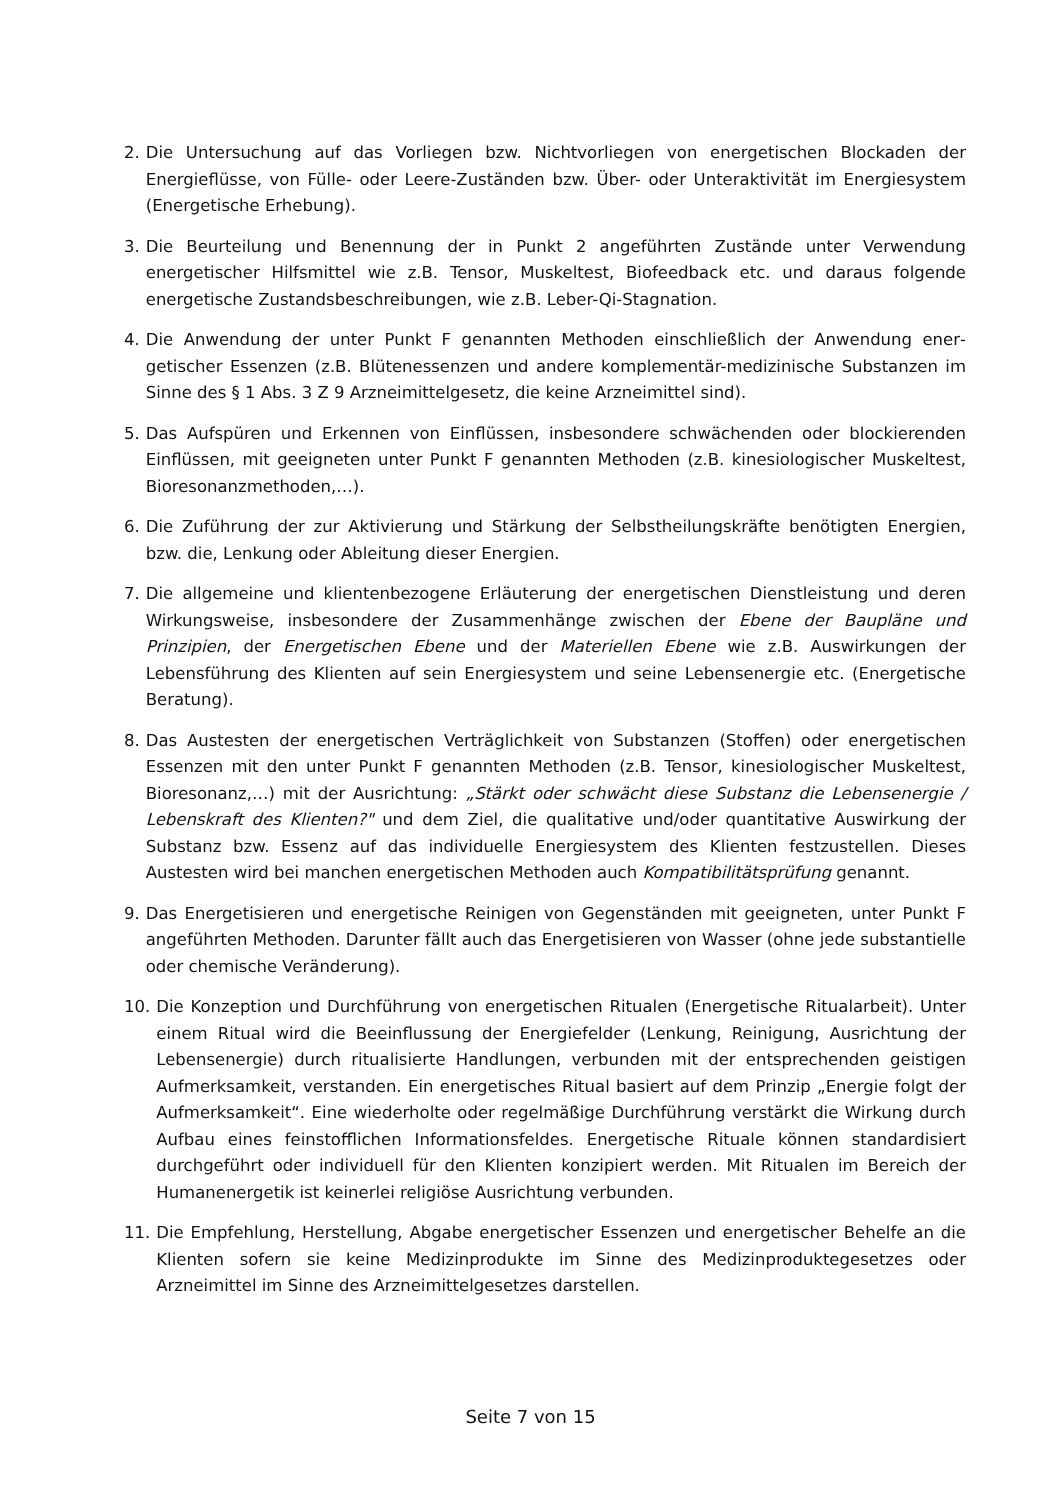2. Die Untersuchung auf das Vorliegen bzw. Nichtvorliegen von energetischen Blockaden der Energieflüsse, von Fülle- oder Leere-Zuständen bzw. Über- oder Unteraktivität im Energie­system (Energetische Erhebung).
3. Die Beurteilung und Benennung der in Punkt 2 angeführten Zustände unter Verwendung energetischer Hilfsmittel wie z.B. Tensor, Muskeltest, Biofeedback etc. und daraus folgen­de energetische Zustandsbeschreibungen, wie z.B. Leber-Qi-Stagnation.
4. Die Anwendung der unter Punkt F genannten Methoden einschließlich der Anwendung ener­getischer Essenzen (z.B. Blütenessenzen und andere komplementär-medizinische Substan­zen im Sinne des § 1 Abs. 3 Z 9 Arzneimittelgesetz, die keine Arzneimittel sind).
5. Das Aufspüren und Erkennen von Einflüssen, insbesondere schwächenden oder blockieren­den Einflüssen, mit geeigneten unter Punkt F genannten Methoden (z.B. kinesiologischer Muskeltest, Bioresonanzmethoden,…).
6. Die Zuführung der zur Aktivierung und Stärkung der Selbstheilungskräfte benötigten Ener­gien, bzw. die, Lenkung oder Ableitung dieser Energien.
7. Die allgemeine und klientenbezogene Erläuterung der energetischen Dienstleistung und de­ren Wirkungsweise, insbesondere der Zusammenhänge zwischen der Ebene der Baupläne und Prinzipien, der Energetischen Ebene und der Materiellen Ebene wie z.B. Auswirkungen der Lebensführung des Klienten auf sein Energiesystem und seine Lebensenergie etc. (Energetische Beratung).
8. Das Austesten der energetischen Verträglichkeit von Substanzen (Stoffen) oder energeti­schen Essenzen mit den unter Punkt F genannten Methoden (z.B. Tensor, kinesiologischer Muskeltest, Bioresonanz,…) mit der Ausrichtung: „Stärkt oder schwächt diese Substanz die Lebensenergie / Lebenskraft des Klienten?" und dem Ziel, die qualitative und/oder quanti­tative Auswirkung der Substanz bzw. Essenz auf das individuelle Energiesystem des Klien­ten festzustellen. Dieses Austesten wird bei manchen energetischen Methoden auch Kom­patibilitätsprüfung genannt.
9. Das Energetisieren und energetische Reinigen von Gegenständen mit geeigneten, unter Punkt F angeführten Methoden. Darunter fällt auch das Energetisieren von Wasser (ohne jede substantielle oder chemische Veränderung).
10. Die Konzeption und Durchführung von energetischen Ritualen (Energetische Ritualarbeit). Unter einem Ritual wird die Beeinflussung der Energiefelder (Lenkung, Reinigung, Ausrich­tung der Lebensenergie) durch ritualisierte Handlungen, verbunden mit der entsprechen­den geistigen Aufmerksamkeit, verstanden. Ein energetisches Ritual basiert auf dem Prin­zip „Energie folgt der Aufmerksamkeit“. Eine wiederholte oder regelmäßige Durchführung verstärkt die Wirkung durch Aufbau eines feinstofflichen Informationsfeldes. Energetische Rituale können standardisiert durchgeführt oder individuell für den Klienten konzipiert werden. Mit Ritualen im Bereich der Humanenergetik ist keinerlei religiöse Ausrichtung verbunden.
11. Die Empfehlung, Herstellung, Abgabe energetischer Essenzen und energetischer Behelfe an die Klienten sofern sie keine Medizinprodukte im Sinne des Medizinproduktegesetzes oder Arzneimittel im Sinne des Arzneimittelgesetzes darstellen.
Seite 7 von 15